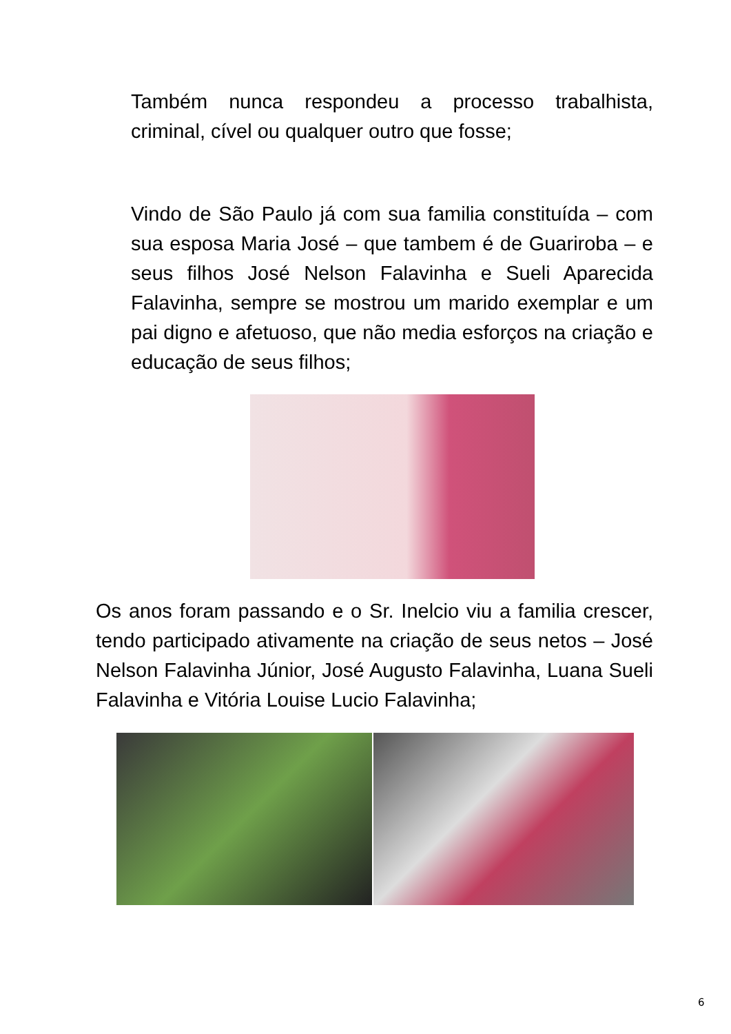Também nunca respondeu a processo trabalhista, criminal, cível ou qualquer outro que fosse;
Vindo de São Paulo já com sua familia constituída – com sua esposa Maria José – que tambem é de Guariroba – e seus filhos José Nelson Falavinha e Sueli Aparecida Falavinha, sempre se mostrou um marido exemplar e um pai digno e afetuoso, que não media esforços na criação e educação de seus filhos;
Os anos foram passando e o Sr. Inelcio viu a familia crescer, tendo participado ativamente na criação de seus netos – José Nelson Falavinha Júnior, José Augusto Falavinha, Luana Sueli Falavinha e Vitória Louise Lucio Falavinha;
6